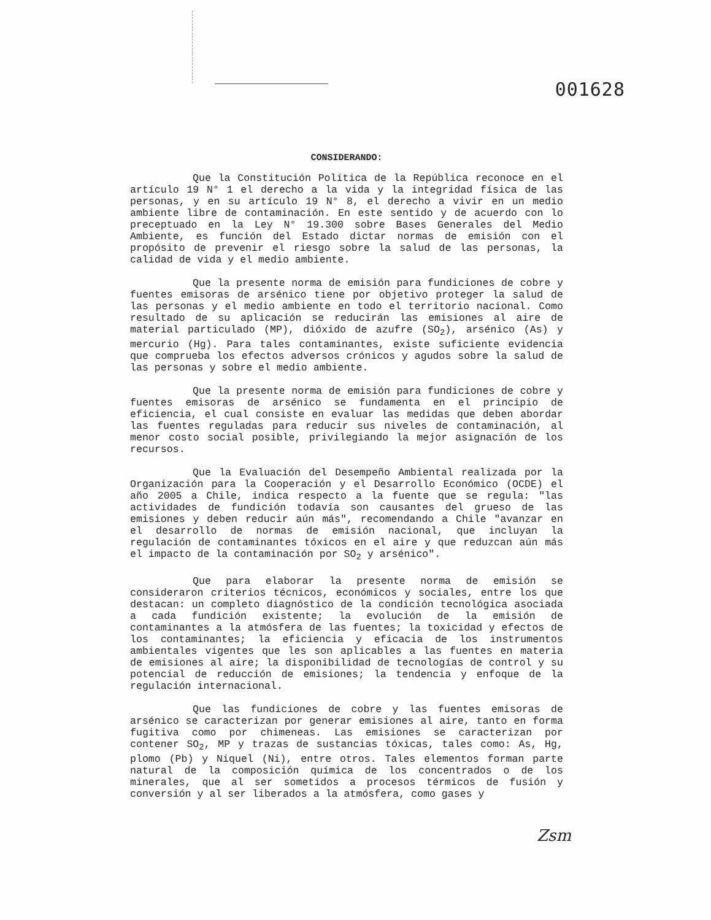001628
CONSIDERANDO:
Que la Constitución Política de la República reconoce en el artículo 19 N° 1 el derecho a la vida y la integridad física de las personas, y en su artículo 19 N° 8, el derecho a vivir en un medio ambiente libre de contaminación. En este sentido y de acuerdo con lo preceptuado en la Ley N° 19.300 sobre Bases Generales del Medio Ambiente, es función del Estado dictar normas de emisión con el propósito de prevenir el riesgo sobre la salud de las personas, la calidad de vida y el medio ambiente.
Que la presente norma de emisión para fundiciones de cobre y fuentes emisoras de arsénico tiene por objetivo proteger la salud de las personas y el medio ambiente en todo el territorio nacional. Como resultado de su aplicación se reducirán las emisiones al aire de material particulado (MP), dióxido de azufre (SO<sub>2</sub>), arsénico (As) y mercurio (Hg). Para tales contaminantes, existe suficiente evidencia que comprueba los efectos adversos crónicos y agudos sobre la salud de las personas y sobre el medio ambiente.
Que la presente norma de emisión para fundiciones de cobre y fuentes emisoras de arsénico se fundamenta en el principio de eficiencia, el cual consiste en evaluar las medidas que deben abordar las fuentes reguladas para reducir sus niveles de contaminación, al menor costo social posible, privilegiando la mejor asignación de los recursos.
Que la Evaluación del Desempeño Ambiental realizada por la Organización para la Cooperación y el Desarrollo Económico (OCDE) el año 2005 a Chile, indica respecto a la fuente que se regula: "las actividades de fundición todavía son causantes del grueso de las emisiones y deben reducir aún más", recomendando a Chile "avanzar en el desarrollo de normas de emisión nacional, que incluyan la regulación de contaminantes tóxicos en el aire y que reduzcan aún más el impacto de la contaminación por SO<sub>2</sub> y arsénico".
Que para elaborar la presente norma de emisión se consideraron criterios técnicos, económicos y sociales, entre los que destacan: un completo diagnóstico de la condición tecnológica asociada a cada fundición existente; la evolución de la emisión de contaminantes a la atmósfera de las fuentes; la toxicidad y efectos de los contaminantes; la eficiencia y eficacia de los instrumentos ambientales vigentes que les son aplicables a las fuentes en materia de emisiones al aire; la disponibilidad de tecnologías de control y su potencial de reducción de emisiones; la tendencia y enfoque de la regulación internacional.
Que las fundiciones de cobre y las fuentes emisoras de arsénico se caracterizan por generar emisiones al aire, tanto en forma fugitiva como por chimeneas. Las emisiones se caracterizan por contener SO<sub>2</sub>, MP y trazas de sustancias tóxicas, tales como: As, Hg, plomo (Pb) y Niquel (Ni), entre otros. Tales elementos forman parte natural de la composición química de los concentrados o de los minerales, que al ser sometidos a procesos térmicos de fusión y conversión y al ser liberados a la atmósfera, como gases y
Zsm